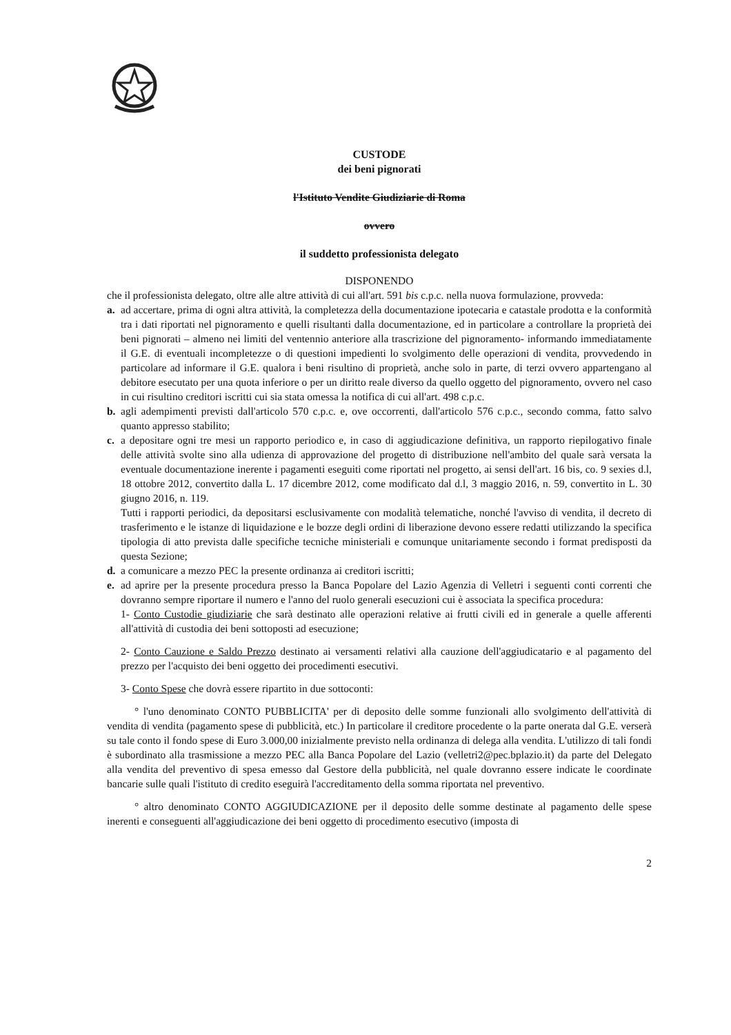CUSTODE
dei beni pignorati
l'Istituto Vendite Giudiziarie di Roma
ovvero
il suddetto professionista delegato
DISPONENDO
che il professionista delegato, oltre alle altre attività di cui all'art. 591 bis c.p.c. nella nuova formulazione, provveda:
a. ad accertare, prima di ogni altra attività, la completezza della documentazione ipotecaria e catastale prodotta e la conformità tra i dati riportati nel pignoramento e quelli risultanti dalla documentazione, ed in particolare a controllare la proprietà dei beni pignorati – almeno nei limiti del ventennio anteriore alla trascrizione del pignoramento- informando immediatamente il G.E. di eventuali incompletezze o di questioni impedienti lo svolgimento delle operazioni di vendita, provvedendo in particolare ad informare il G.E. qualora i beni risultino di proprietà, anche solo in parte, di terzi ovvero appartengano al debitore esecutato per una quota inferiore o per un diritto reale diverso da quello oggetto del pignoramento, ovvero nel caso in cui risultino creditori iscritti cui sia stata omessa la notifica di cui all'art. 498 c.p.c.
b. agli adempimenti previsti dall'articolo 570 c.p.c. e, ove occorrenti, dall'articolo 576 c.p.c., secondo comma, fatto salvo quanto appresso stabilito;
c. a depositare ogni tre mesi un rapporto periodico e, in caso di aggiudicazione definitiva, un rapporto riepilogativo finale delle attività svolte sino alla udienza di approvazione del progetto di distribuzione nell'ambito del quale sarà versata la eventuale documentazione inerente i pagamenti eseguiti come riportati nel progetto, ai sensi dell'art. 16 bis, co. 9 sexies d.l, 18 ottobre 2012, convertito dalla L. 17 dicembre 2012, come modificato dal d.l, 3 maggio 2016, n. 59, convertito in L. 30 giugno 2016, n. 119.
Tutti i rapporti periodici, da depositarsi esclusivamente con modalità telematiche, nonché l'avviso di vendita, il decreto di trasferimento e le istanze di liquidazione e le bozze degli ordini di liberazione devono essere redatti utilizzando la specifica tipologia di atto prevista dalle specifiche tecniche ministeriali e comunque unitariamente secondo i format predisposti da questa Sezione;
d. a comunicare a mezzo PEC la presente ordinanza ai creditori iscritti;
e. ad aprire per la presente procedura presso la Banca Popolare del Lazio Agenzia di Velletri i seguenti conti correnti che dovranno sempre riportare il numero e l'anno del ruolo generali esecuzioni cui è associata la specifica procedura:
1- Conto Custodie giudiziarie che sarà destinato alle operazioni relative ai frutti civili ed in generale a quelle afferenti all'attività di custodia dei beni sottoposti ad esecuzione;
2- Conto Cauzione e Saldo Prezzo destinato ai versamenti relativi alla cauzione dell'aggiudicatario e al pagamento del prezzo per l'acquisto dei beni oggetto dei procedimenti esecutivi.
3- Conto Spese che dovrà essere ripartito in due sottoconti:
° l'uno denominato CONTO PUBBLICITA' per di deposito delle somme funzionali allo svolgimento dell'attività di vendita di vendita (pagamento spese di pubblicità, etc.) In particolare il creditore procedente o la parte onerata dal G.E. verserà su tale conto il fondo spese di Euro 3.000,00 inizialmente previsto nella ordinanza di delega alla vendita. L'utilizzo di tali fondi è subordinato alla trasmissione a mezzo PEC alla Banca Popolare del Lazio (velletri2@pec.bplazio.it) da parte del Delegato alla vendita del preventivo di spesa emesso dal Gestore della pubblicità, nel quale dovranno essere indicate le coordinate bancarie sulle quali l'istituto di credito eseguirà l'accreditamento della somma riportata nel preventivo.
° altro denominato CONTO AGGIUDICAZIONE per il deposito delle somme destinate al pagamento delle spese inerenti e conseguenti all'aggiudicazione dei beni oggetto di procedimento esecutivo (imposta di
2